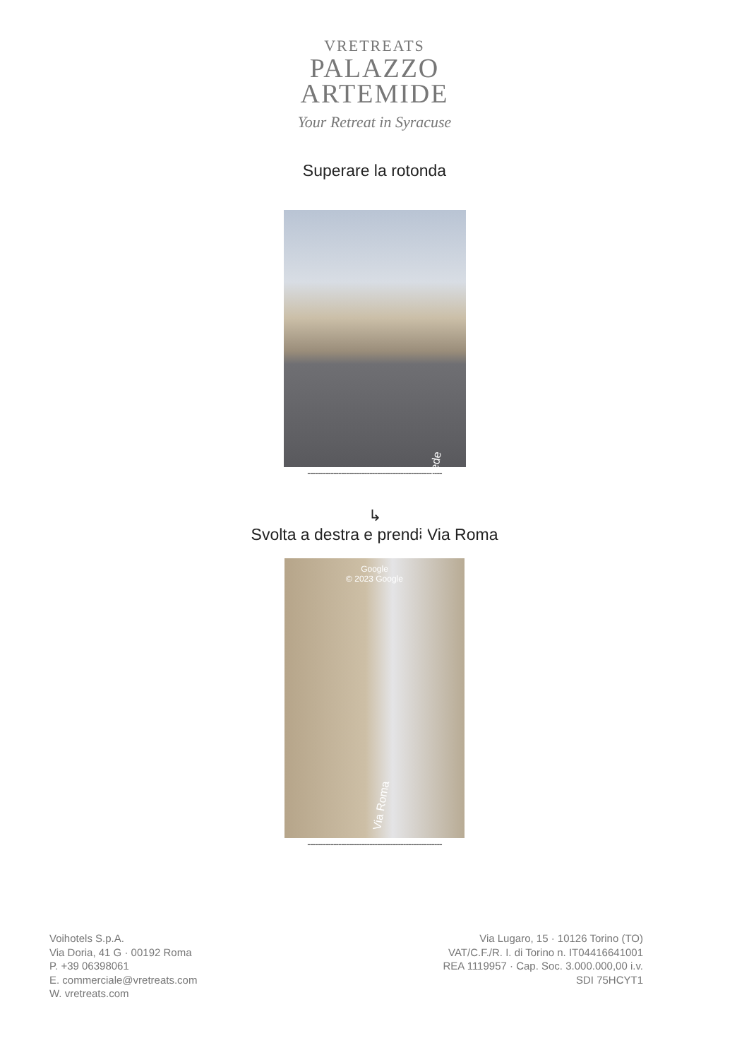VRETREATS
PALAZZO
ARTEMIDE
Your Retreat in Syracuse
Superare la rotonda
Piazza Archimede
----------------------------------------------------
↳
Svolta a destra e prendi Via Roma
Google
© 2023 Google
Via Roma
----------------------------------------------------
Voihotels S.p.A.
Via Doria, 41 G · 00192 Roma
P. +39 06398061
E. commerciale@vretreats.com
W. vretreats.com
Via Lugaro, 15 · 10126 Torino (TO)
VAT/C.F./R. I. di Torino n. IT04416641001
REA 1119957 · Cap. Soc. 3.000.000,00 i.v.
SDI 75HCYT1